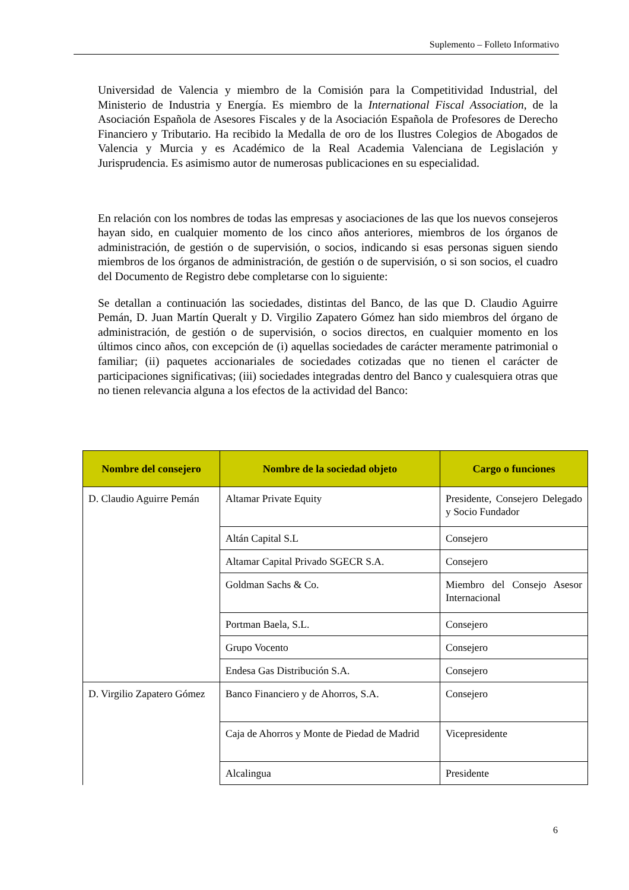Suplemento – Folleto Informativo
Universidad de Valencia y miembro de la Comisión para la Competitividad Industrial, del Ministerio de Industria y Energía. Es miembro de la International Fiscal Association, de la Asociación Española de Asesores Fiscales y de la Asociación Española de Profesores de Derecho Financiero y Tributario. Ha recibido la Medalla de oro de los Ilustres Colegios de Abogados de Valencia y Murcia y es Académico de la Real Academia Valenciana de Legislación y Jurisprudencia. Es asimismo autor de numerosas publicaciones en su especialidad.
En relación con los nombres de todas las empresas y asociaciones de las que los nuevos consejeros hayan sido, en cualquier momento de los cinco años anteriores, miembros de los órganos de administración, de gestión o de supervisión, o socios, indicando si esas personas siguen siendo miembros de los órganos de administración, de gestión o de supervisión, o si son socios, el cuadro del Documento de Registro debe completarse con lo siguiente:
Se detallan a continuación las sociedades, distintas del Banco, de las que D. Claudio Aguirre Pemán, D. Juan Martín Queralt y D. Virgilio Zapatero Gómez han sido miembros del órgano de administración, de gestión o de supervisión, o socios directos, en cualquier momento en los últimos cinco años, con excepción de (i) aquellas sociedades de carácter meramente patrimonial o familiar; (ii) paquetes accionariales de sociedades cotizadas que no tienen el carácter de participaciones significativas; (iii) sociedades integradas dentro del Banco y cualesquiera otras que no tienen relevancia alguna a los efectos de la actividad del Banco:
| Nombre del consejero | Nombre de la sociedad objeto | Cargo o funciones |
| --- | --- | --- |
| D. Claudio Aguirre Pemán | Altamar Private Equity | Presidente, Consejero Delegado y Socio Fundador |
| | Altán Capital S.L | Consejero |
| | Altamar Capital Privado SGECR S.A. | Consejero |
| | Goldman Sachs & Co. | Miembro del Consejo Asesor Internacional |
| | Portman Baela, S.L. | Consejero |
| | Grupo Vocento | Consejero |
| | Endesa Gas Distribución S.A. | Consejero |
| D. Virgilio Zapatero Gómez | Banco Financiero y de Ahorros, S.A. | Consejero |
| | Caja de Ahorros y Monte de Piedad de Madrid | Vicepresidente |
| | Alcalingua | Presidente |
6